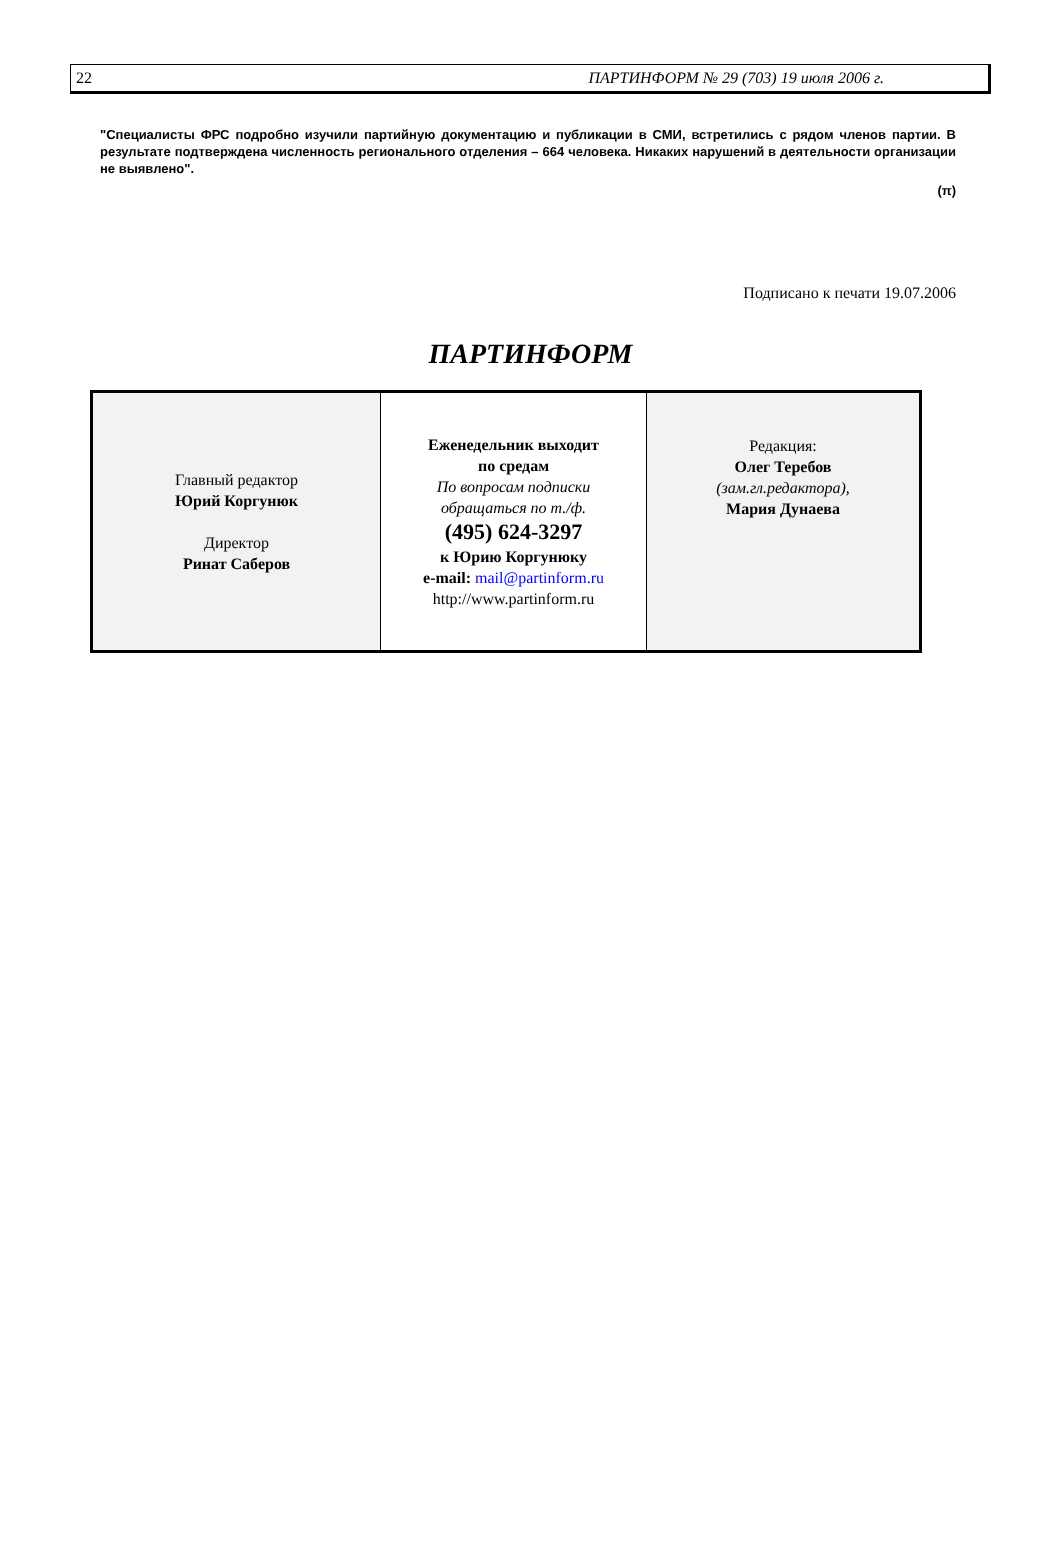22 ПАРТИНФОРМ № 29 (703) 19 июля 2006 г.
"Специалисты ФРС подробно изучили партийную документацию и публикации в СМИ, встретились с рядом членов партии. В результате подтверждена численность регионального отделения – 664 человека. Никаких нарушений в деятельности организации не выявлено".
(π)
Подписано к печати 19.07.2006
ПАРТИНФОРМ
| Главный редактор Юрий Коргунюк Директор Ринат Саберов | Еженедельник выходит по средам По вопросам подписки обращаться по т./ф. (495) 624-3297 к Юрию Коргунюку e-mail: mail@partinform.ru http://www.partinform.ru | Редакция: Олег Теребов (зам.гл.редактора), Мария Дунаева |